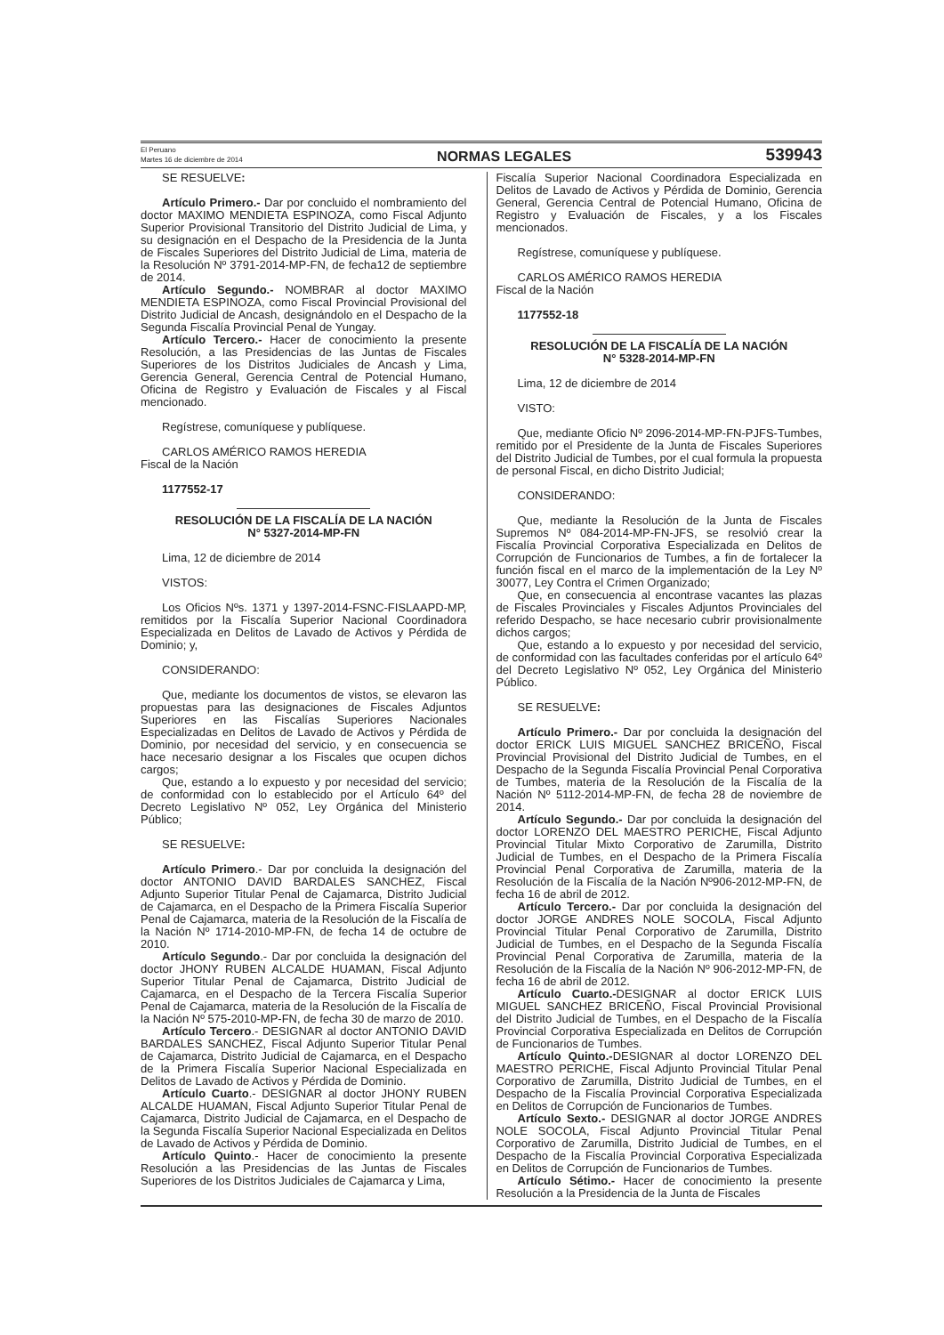El Peruano
Martes 16 de diciembre de 2014
NORMAS LEGALES
539943
SE RESUELVE:
Artículo Primero.- Dar por concluido el nombramiento del doctor MAXIMO MENDIETA ESPINOZA, como Fiscal Adjunto Superior Provisional Transitorio del Distrito Judicial de Lima, y su designación en el Despacho de la Presidencia de la Junta de Fiscales Superiores del Distrito Judicial de Lima, materia de la Resolución Nº 3791-2014-MP-FN, de fecha12 de septiembre de 2014.
Artículo Segundo.- NOMBRAR al doctor MAXIMO MENDIETA ESPINOZA, como Fiscal Provincial Provisional del Distrito Judicial de Ancash, designándolo en el Despacho de la Segunda Fiscalía Provincial Penal de Yungay.
Artículo Tercero.- Hacer de conocimiento la presente Resolución, a las Presidencias de las Juntas de Fiscales Superiores de los Distritos Judiciales de Ancash y Lima, Gerencia General, Gerencia Central de Potencial Humano, Oficina de Registro y Evaluación de Fiscales y al Fiscal mencionado.
Regístrese, comuníquese y publíquese.
CARLOS AMÉRICO RAMOS HEREDIA
Fiscal de la Nación
1177552-17
RESOLUCIÓN DE LA FISCALÍA DE LA NACIÓN
N° 5327-2014-MP-FN
Lima, 12 de diciembre de 2014
VISTOS:
Los Oficios Nºs. 1371 y 1397-2014-FSNC-FISLAAPD-MP, remitidos por la Fiscalía Superior Nacional Coordinadora Especializada en Delitos de Lavado de Activos y Pérdida de Dominio; y,
CONSIDERANDO:
Que, mediante los documentos de vistos, se elevaron las propuestas para las designaciones de Fiscales Adjuntos Superiores en las Fiscalías Superiores Nacionales Especializadas en Delitos de Lavado de Activos y Pérdida de Dominio, por necesidad del servicio, y en consecuencia se hace necesario designar a los Fiscales que ocupen dichos cargos;
Que, estando a lo expuesto y por necesidad del servicio; de conformidad con lo establecido por el Artículo 64º del Decreto Legislativo Nº 052, Ley Orgánica del Ministerio Público;
SE RESUELVE:
Artículo Primero.- Dar por concluida la designación del doctor ANTONIO DAVID BARDALES SANCHEZ, Fiscal Adjunto Superior Titular Penal de Cajamarca, Distrito Judicial de Cajamarca, en el Despacho de la Primera Fiscalía Superior Penal de Cajamarca, materia de la Resolución de la Fiscalía de la Nación Nº 1714-2010-MP-FN, de fecha 14 de octubre de 2010.
Artículo Segundo.- Dar por concluida la designación del doctor JHONY RUBEN ALCALDE HUAMAN, Fiscal Adjunto Superior Titular Penal de Cajamarca, Distrito Judicial de Cajamarca, en el Despacho de la Tercera Fiscalía Superior Penal de Cajamarca, materia de la Resolución de la Fiscalía de la Nación Nº 575-2010-MP-FN, de fecha 30 de marzo de 2010.
Artículo Tercero.- DESIGNAR al doctor ANTONIO DAVID BARDALES SANCHEZ, Fiscal Adjunto Superior Titular Penal de Cajamarca, Distrito Judicial de Cajamarca, en el Despacho de la Primera Fiscalía Superior Nacional Especializada en Delitos de Lavado de Activos y Pérdida de Dominio.
Artículo Cuarto.- DESIGNAR al doctor JHONY RUBEN ALCALDE HUAMAN, Fiscal Adjunto Superior Titular Penal de Cajamarca, Distrito Judicial de Cajamarca, en el Despacho de la Segunda Fiscalía Superior Nacional Especializada en Delitos de Lavado de Activos y Pérdida de Dominio.
Artículo Quinto.- Hacer de conocimiento la presente Resolución a las Presidencias de las Juntas de Fiscales Superiores de los Distritos Judiciales de Cajamarca y Lima,
Fiscalía Superior Nacional Coordinadora Especializada en Delitos de Lavado de Activos y Pérdida de Dominio, Gerencia General, Gerencia Central de Potencial Humano, Oficina de Registro y Evaluación de Fiscales, y a los Fiscales mencionados.
Regístrese, comuníquese y publíquese.
CARLOS AMÉRICO RAMOS HEREDIA
Fiscal de la Nación
1177552-18
RESOLUCIÓN DE LA FISCALÍA DE LA NACIÓN
N° 5328-2014-MP-FN
Lima, 12 de diciembre de 2014
VISTO:
Que, mediante Oficio Nº 2096-2014-MP-FN-PJFS-Tumbes, remitido por el Presidente de la Junta de Fiscales Superiores del Distrito Judicial de Tumbes, por el cual formula la propuesta de personal Fiscal, en dicho Distrito Judicial;
CONSIDERANDO:
Que, mediante la Resolución de la Junta de Fiscales Supremos Nº 084-2014-MP-FN-JFS, se resolvió crear la Fiscalía Provincial Corporativa Especializada en Delitos de Corrupción de Funcionarios de Tumbes, a fin de fortalecer la función fiscal en el marco de la implementación de la Ley Nº 30077, Ley Contra el Crimen Organizado;
Que, en consecuencia al encontrase vacantes las plazas de Fiscales Provinciales y Fiscales Adjuntos Provinciales del referido Despacho, se hace necesario cubrir provisionalmente dichos cargos;
Que, estando a lo expuesto y por necesidad del servicio, de conformidad con las facultades conferidas por el artículo 64º del Decreto Legislativo Nº 052, Ley Orgánica del Ministerio Público.
SE RESUELVE:
Artículo Primero.- Dar por concluida la designación del doctor ERICK LUIS MIGUEL SANCHEZ BRICEÑO, Fiscal Provincial Provisional del Distrito Judicial de Tumbes, en el Despacho de la Segunda Fiscalía Provincial Penal Corporativa de Tumbes, materia de la Resolución de la Fiscalía de la Nación Nº 5112-2014-MP-FN, de fecha 28 de noviembre de 2014.
Artículo Segundo.- Dar por concluida la designación del doctor LORENZO DEL MAESTRO PERICHE, Fiscal Adjunto Provincial Titular Mixto Corporativo de Zarumilla, Distrito Judicial de Tumbes, en el Despacho de la Primera Fiscalía Provincial Penal Corporativa de Zarumilla, materia de la Resolución de la Fiscalía de la Nación Nº906-2012-MP-FN, de fecha 16 de abril de 2012.
Artículo Tercero.- Dar por concluida la designación del doctor JORGE ANDRES NOLE SOCOLA, Fiscal Adjunto Provincial Titular Penal Corporativo de Zarumilla, Distrito Judicial de Tumbes, en el Despacho de la Segunda Fiscalía Provincial Penal Corporativa de Zarumilla, materia de la Resolución de la Fiscalía de la Nación Nº 906-2012-MP-FN, de fecha 16 de abril de 2012.
Artículo Cuarto.-DESIGNAR al doctor ERICK LUIS MIGUEL SANCHEZ BRICEÑO, Fiscal Provincial Provisional del Distrito Judicial de Tumbes, en el Despacho de la Fiscalía Provincial Corporativa Especializada en Delitos de Corrupción de Funcionarios de Tumbes.
Artículo Quinto.-DESIGNAR al doctor LORENZO DEL MAESTRO PERICHE, Fiscal Adjunto Provincial Titular Penal Corporativo de Zarumilla, Distrito Judicial de Tumbes, en el Despacho de la Fiscalía Provincial Corporativa Especializada en Delitos de Corrupción de Funcionarios de Tumbes.
Artículo Sexto.- DESIGNAR al doctor JORGE ANDRES NOLE SOCOLA, Fiscal Adjunto Provincial Titular Penal Corporativo de Zarumilla, Distrito Judicial de Tumbes, en el Despacho de la Fiscalía Provincial Corporativa Especializada en Delitos de Corrupción de Funcionarios de Tumbes.
Artículo Sétimo.- Hacer de conocimiento la presente Resolución a la Presidencia de la Junta de Fiscales